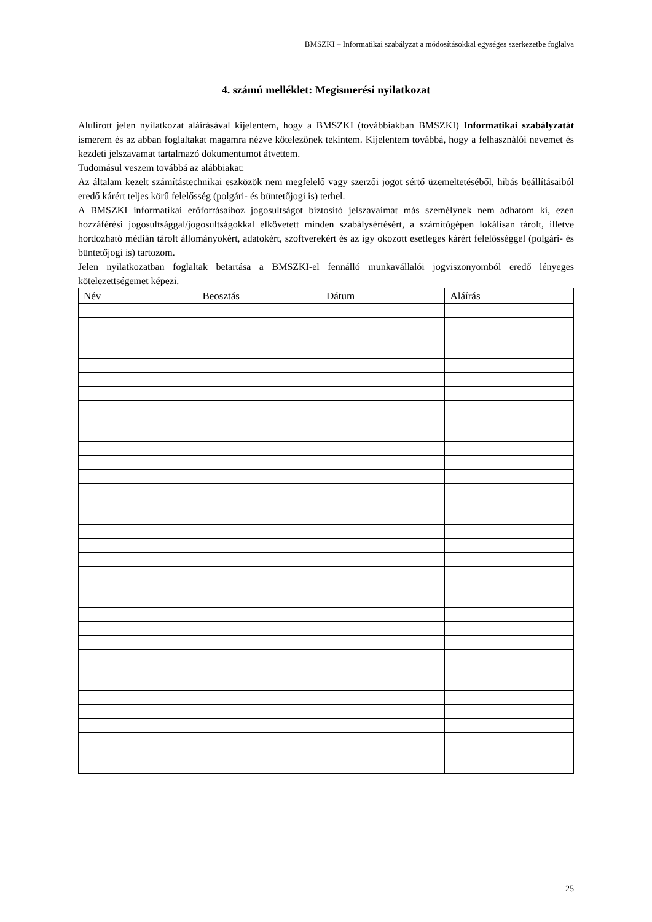BMSZKI – Informatikai szabályzat a módosításokkal egységes szerkezetbe foglalva
4. számú melléklet: Megismerési nyilatkozat
Alulírott jelen nyilatkozat aláírásával kijelentem, hogy a BMSZKI (továbbiakban BMSZKI) Informatikai szabályzatát ismerem és az abban foglaltakat magamra nézve kötelezőnek tekintem. Kijelentem továbbá, hogy a felhasználói nevemet és kezdeti jelszavamat tartalmazó dokumentumot átvettem.
Tudomásul veszem továbbá az alábbiakat:
Az általam kezelt számítástechnikai eszközök nem megfelelő vagy szerzői jogot sértő üzemeltetéséből, hibás beállításaiból eredő kárért teljes körű felelősség (polgári- és büntetőjogi is) terhel.
A BMSZKI informatikai erőforrásaihoz jogosultságot biztosító jelszavaimat más személynek nem adhatom ki, ezen hozzáférési jogosultsággal/jogosultságokkal elkövetett minden szabálysértésért, a számítógépen lokálisan tárolt, illetve hordozható médián tárolt állományokért, adatokért, szoftverekért és az így okozott esetleges kárért felelősséggel (polgári- és büntetőjogi is) tartozom.
Jelen nyilatkozatban foglaltak betartása a BMSZKI-el fennálló munkavállalói jogviszonyomból eredő lényeges kötelezettségemet képezi.
| Név | Beosztás | Dátum | Aláírás |
| --- | --- | --- | --- |
25